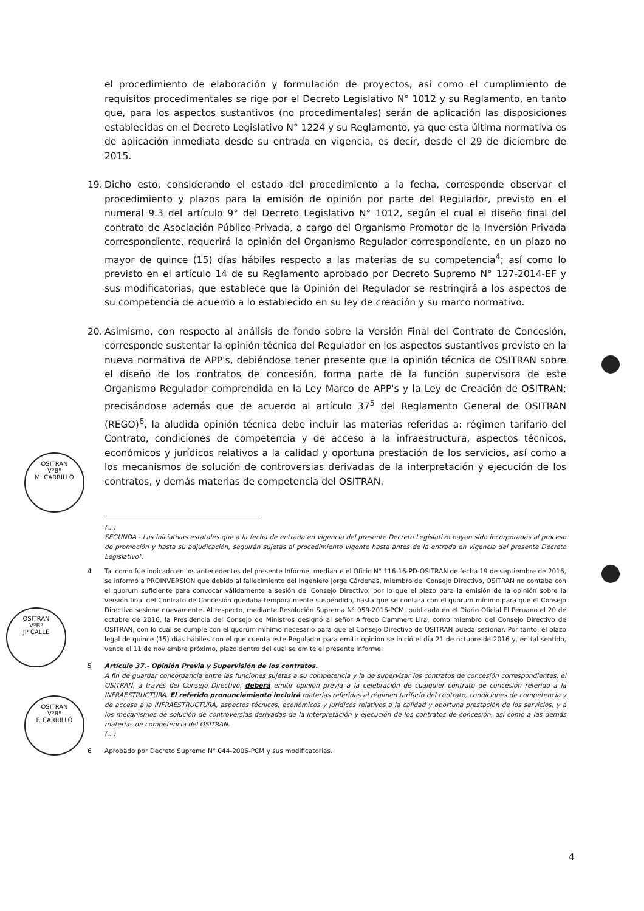OSITRAN
VºBº
M. CARRILLO
OSITRAN
VºBº
JP CALLE
OSITRAN
VºBº
F. CARRILLO
el procedimiento de elaboración y formulación de proyectos, así como el cumplimiento de requisitos procedimentales se rige por el Decreto Legislativo N° 1012 y su Reglamento, en tanto que, para los aspectos sustantivos (no procedimentales) serán de aplicación las disposiciones establecidas en el Decreto Legislativo N° 1224 y su Reglamento, ya que esta última normativa es de aplicación inmediata desde su entrada en vigencia, es decir, desde el 29 de diciembre de 2015.
19. Dicho esto, considerando el estado del procedimiento a la fecha, corresponde observar el procedimiento y plazos para la emisión de opinión por parte del Regulador, previsto en el numeral 9.3 del artículo 9° del Decreto Legislativo N° 1012, según el cual el diseño final del contrato de Asociación Público-Privada, a cargo del Organismo Promotor de la Inversión Privada correspondiente, requerirá la opinión del Organismo Regulador correspondiente, en un plazo no mayor de quince (15) días hábiles respecto a las materias de su competencia<sup>4</sup>; así como lo previsto en el artículo 14 de su Reglamento aprobado por Decreto Supremo N° 127-2014-EF y sus modificatorias, que establece que la Opinión del Regulador se restringirá a los aspectos de su competencia de acuerdo a lo establecido en su ley de creación y su marco normativo.
20. Asimismo, con respecto al análisis de fondo sobre la Versión Final del Contrato de Concesión, corresponde sustentar la opinión técnica del Regulador en los aspectos sustantivos previsto en la nueva normativa de APP's, debiéndose tener presente que la opinión técnica de OSITRAN sobre el diseño de los contratos de concesión, forma parte de la función supervisora de este Organismo Regulador comprendida en la Ley Marco de APP's y la Ley de Creación de OSITRAN; precisándose además que de acuerdo al artículo 37<sup>5</sup> del Reglamento General de OSITRAN (REGO)<sup>6</sup>, la aludida opinión técnica debe incluir las materias referidas a: régimen tarifario del Contrato, condiciones de competencia y de acceso a la infraestructura, aspectos técnicos, económicos y jurídicos relativos a la calidad y oportuna prestación de los servicios, así como a los mecanismos de solución de controversias derivadas de la interpretación y ejecución de los contratos, y demás materias de competencia del OSITRAN.
(...)
SEGUNDA.- Las iniciativas estatales que a la fecha de entrada en vigencia del presente Decreto Legislativo hayan sido incorporadas al proceso de promoción y hasta su adjudicación, seguirán sujetas al procedimiento vigente hasta antes de la entrada en vigencia del presente Decreto Legislativo".
4 Tal como fue indicado en los antecedentes del presente Informe, mediante el Oficio N° 116-16-PD-OSITRAN de fecha 19 de septiembre de 2016, se informó a PROINVERSION que debido al fallecimiento del Ingeniero Jorge Cárdenas, miembro del Consejo Directivo, OSITRAN no contaba con el quorum suficiente para convocar válidamente a sesión del Consejo Directivo; por lo que el plazo para la emisión de la opinión sobre la versión final del Contrato de Concesión quedaba temporalmente suspendido, hasta que se contara con el quorum mínimo para que el Consejo Directivo sesione nuevamente. Al respecto, mediante Resolución Suprema N° 059-2016-PCM, publicada en el Diario Oficial El Peruano el 20 de octubre de 2016, la Presidencia del Consejo de Ministros designó al señor Alfredo Dammert Lira, como miembro del Consejo Directivo de OSITRAN, con lo cual se cumple con el quorum mínimo necesario para que el Consejo Directivo de OSITRAN pueda sesionar. Por tanto, el plazo legal de quince (15) días hábiles con el que cuenta este Regulador para emitir opinión se inició el día 21 de octubre de 2016 y, en tal sentido, vence el 11 de noviembre próximo, plazo dentro del cual se emite el presente Informe.
5 Artículo 37.- Opinión Previa y Supervisión de los contratos.
A fin de guardar concordancia entre las funciones sujetas a su competencia y la de supervisar los contratos de concesión correspondientes, el OSITRAN, a través del Consejo Directivo, deberá emitir opinión previa a la celebración de cualquier contrato de concesión referido a la INFRAESTRUCTURA. El referido pronunciamiento incluirá materias referidas al régimen tarifario del contrato, condiciones de competencia y de acceso a la INFRAESTRUCTURA, aspectos técnicos, económicos y jurídicos relativos a la calidad y oportuna prestación de los servicios, y a los mecanismos de solución de controversias derivadas de la interpretación y ejecución de los contratos de concesión, así como a las demás materias de competencia del OSITRAN.
(...)
6 Aprobado por Decreto Supremo N° 044-2006-PCM y sus modificatorias.
4